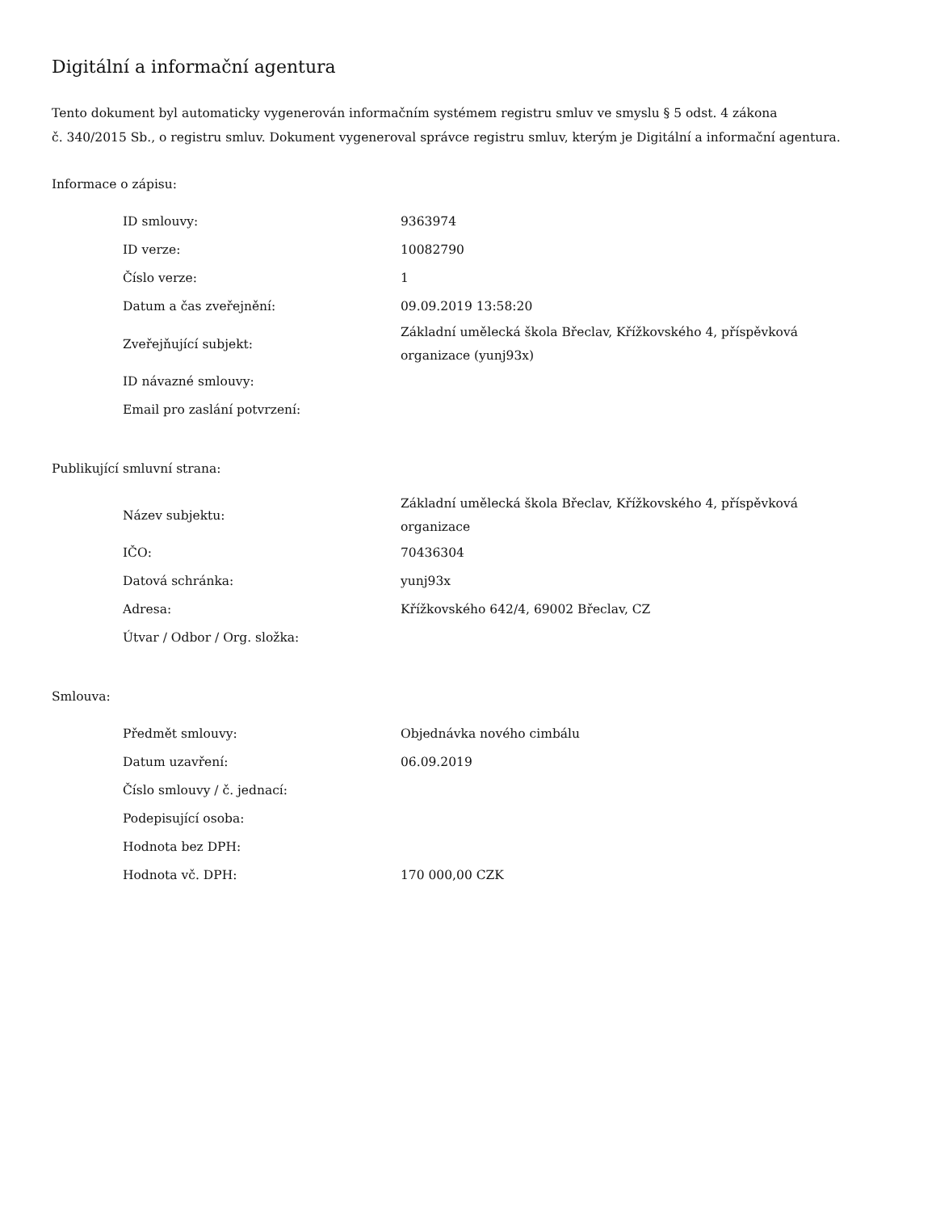Digitální a informační agentura
Tento dokument byl automaticky vygenerován informačním systémem registru smluv ve smyslu § 5 odst. 4 zákona
č. 340/2015 Sb., o registru smluv. Dokument vygeneroval správce registru smluv, kterým je Digitální a informační agentura.
Informace o zápisu:
| ID smlouvy: | 9363974 |
| ID verze: | 10082790 |
| Číslo verze: | 1 |
| Datum a čas zveřejnění: | 09.09.2019 13:58:20 |
| Zveřejňující subjekt: | Základní umělecká škola Břeclav, Křížkovského 4, příspěvková organizace (yunj93x) |
| ID návazné smlouvy: | |
| Email pro zaslání potvrzení: | |
Publikující smluvní strana:
| Název subjektu: | Základní umělecká škola Břeclav, Křížkovského 4, příspěvková organizace |
| IČO: | 70436304 |
| Datová schránka: | yunj93x |
| Adresa: | Křížkovského 642/4, 69002 Břeclav, CZ |
| Útvar / Odbor / Org. složka: | |
Smlouva:
| Předmět smlouvy: | Objednávka nového cimbálu |
| Datum uzavření: | 06.09.2019 |
| Číslo smlouvy / č. jednací: | |
| Podepisující osoba: | |
| Hodnota bez DPH: | |
| Hodnota vč. DPH: | 170 000,00 CZK |